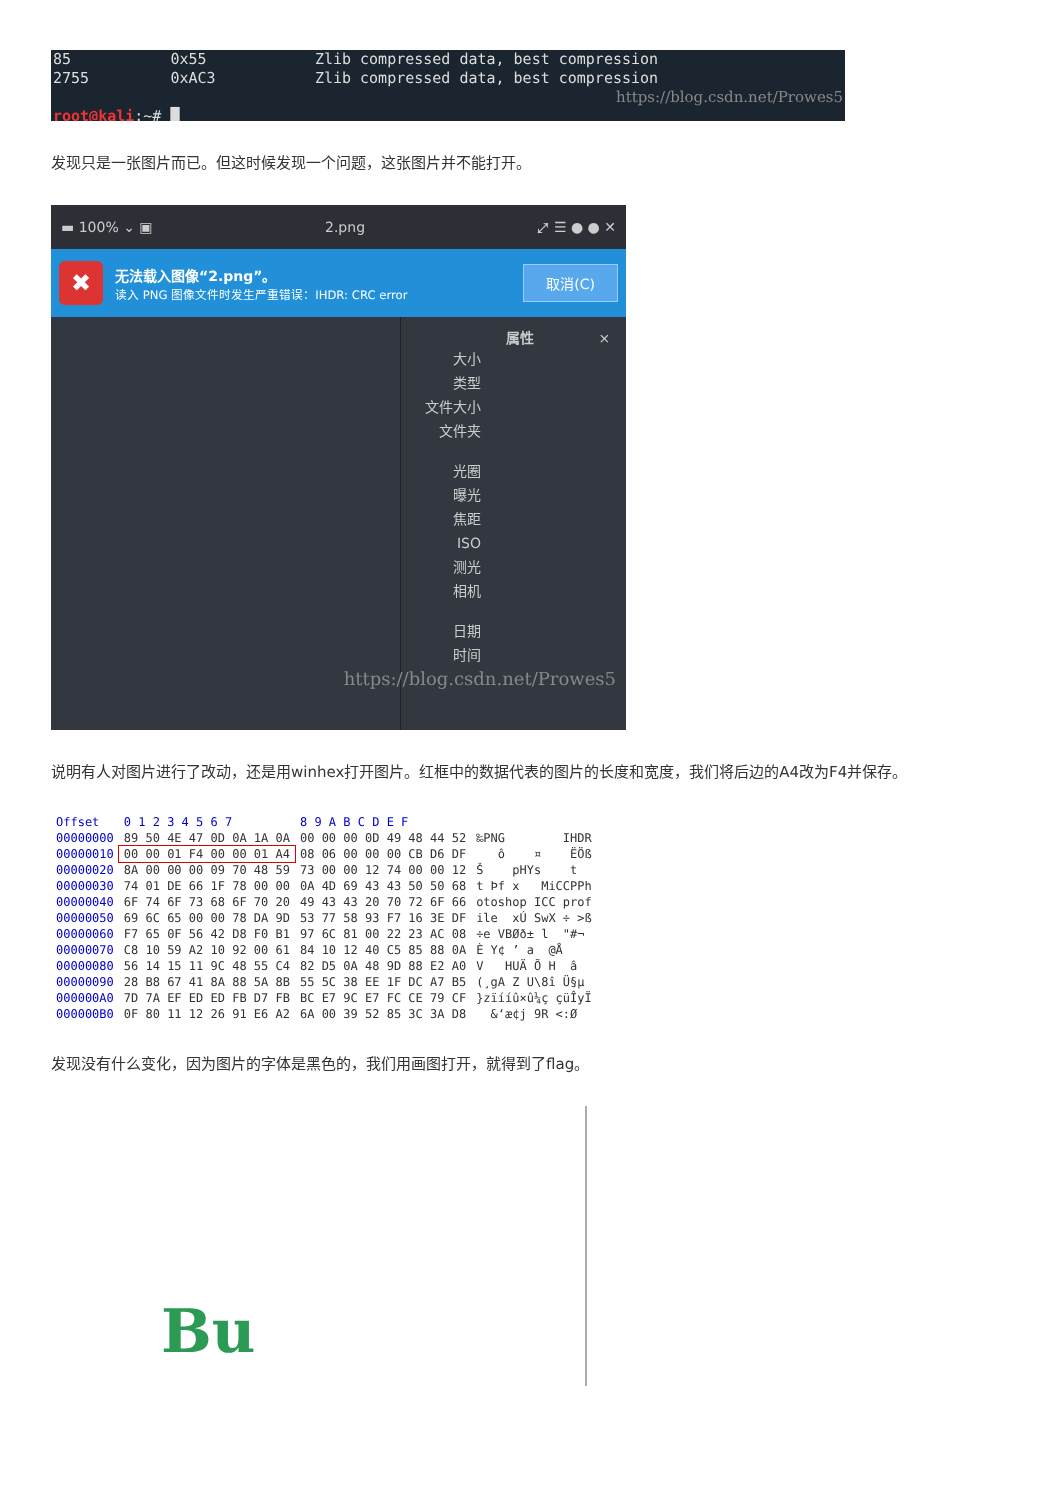85 0x55 Zlib compressed data, best compression
2755 0xAC3 Zlib compressed data, best compression
https://blog.csdn.net/Prowes5
root@kali:~# █
发现只是一张图片而已。但这时候发现一个问题，这张图片并不能打开。
▬ 100% ⌄ ▣ 2.png ⤢ ☰ ● ● ✕
✖
无法载入图像“2.png”。
读入 PNG 图像文件时发生严重错误：IHDR: CRC error
取消(C)
属性 ×
大小
类型
文件大小
文件夹
光圈
曝光
焦距
ISO
测光
相机
日期
时间
https://blog.csdn.net/Prowes5
说明有人对图片进行了改动，还是用winhex打开图片。红框中的数据代表的图片的长度和宽度，我们将后边的A4改为F4并保存。
| Offset | 0 1 2 3 4 5 6 7 | 8 9 A B C D E F | |
| --- | --- | --- | --- |
| 00000000 | 89 50 4E 47 0D 0A 1A 0A | 00 00 00 0D 49 48 44 52 | ‰PNG IHDR |
| 00000010 | 00 00 01 F4 00 00 01 A4 | 08 06 00 00 00 CB D6 DF | ô ¤ ËÖß |
| 00000020 | 8A 00 00 00 09 70 48 59 | 73 00 00 12 74 00 00 12 | Š pHYs t |
| 00000030 | 74 01 DE 66 1F 78 00 00 | 0A 4D 69 43 43 50 50 68 | t Þf x MiCCPPh |
| 00000040 | 6F 74 6F 73 68 6F 70 20 | 49 43 43 20 70 72 6F 66 | otoshop ICC prof |
| 00000050 | 69 6C 65 00 00 78 DA 9D | 53 77 58 93 F7 16 3E DF | ile xÚ SwX ÷ >ß |
| 00000060 | F7 65 0F 56 42 D8 F0 B1 | 97 6C 81 00 22 23 AC 08 | ÷e VBØð± l "#¬ |
| 00000070 | C8 10 59 A2 10 92 00 61 | 84 10 12 40 C5 85 88 0A | È Y¢ ’ a @Å |
| 00000080 | 56 14 15 11 9C 48 55 C4 | 82 D5 0A 48 9D 88 E2 A0 | V HUÄ Õ H â |
| 00000090 | 28 B8 67 41 8A 88 5A 8B | 55 5C 38 EE 1F DC A7 B5 | (¸gA Z U\8î Ü§µ |
| 000000A0 | 7D 7A EF ED ED FB D7 FB | BC E7 9C E7 FC CE 79 CF | }zïííû×û¼ç çüÎyÏ |
| 000000B0 | 0F 80 11 12 26 91 E6 A2 | 6A 00 39 52 85 3C 3A D8 | &‘æ¢j 9R <:Ø |
发现没有什么变化，因为图片的字体是黑色的，我们用画图打开，就得到了flag。
Bu